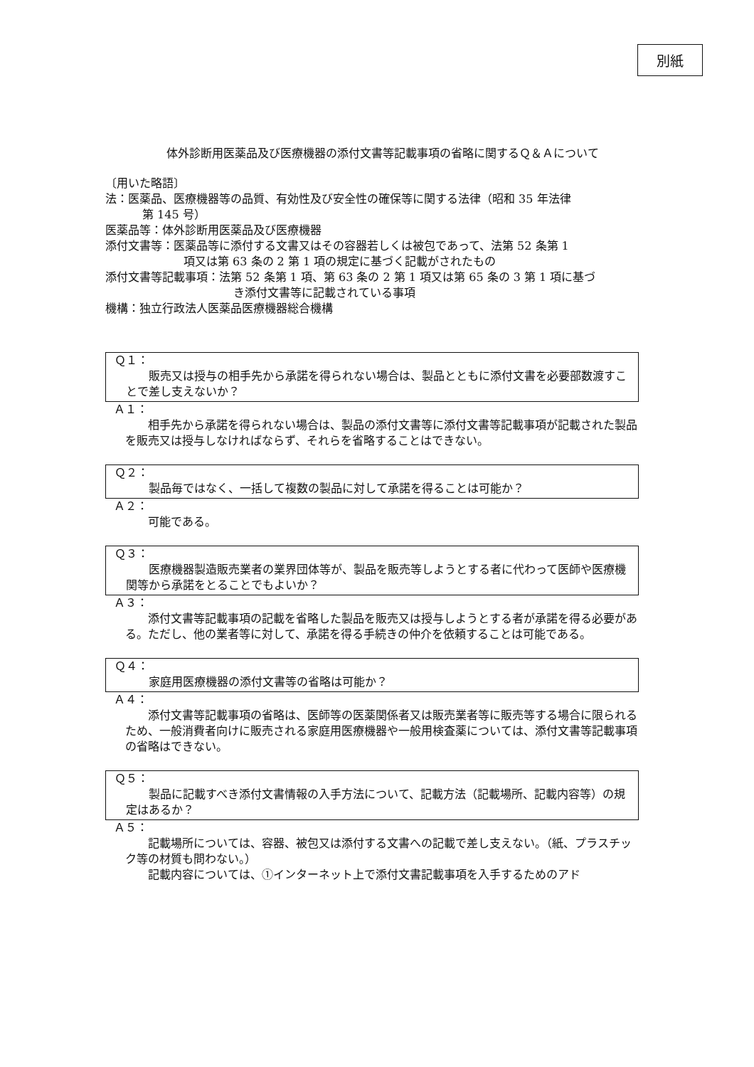別紙
体外診断用医薬品及び医療機器の添付文書等記載事項の省略に関するＱ＆Ａについて
〔用いた略語〕
法：医薬品、医療機器等の品質、有効性及び安全性の確保等に関する法律（昭和 35 年法律
第 145 号）
医薬品等：体外診断用医薬品及び医療機器
添付文書等：医薬品等に添付する文書又はその容器若しくは被包であって、法第 52 条第 1
項又は第 63 条の 2 第 1 項の規定に基づく記載がされたもの
添付文書等記載事項：法第 52 条第 1 項、第 63 条の 2 第 1 項又は第 65 条の 3 第 1 項に基づ
き添付文書等に記載されている事項
機構：独立行政法人医薬品医療機器総合機構
Ｑ１：
販売又は授与の相手先から承諾を得られない場合は、製品とともに添付文書を必要部数渡すことで差し支えないか？
Ａ１：
相手先から承諾を得られない場合は、製品の添付文書等に添付文書等記載事項が記載された製品を販売又は授与しなければならず、それらを省略することはできない。
Ｑ２：
製品毎ではなく、一括して複数の製品に対して承諾を得ることは可能か？
Ａ２：
可能である。
Ｑ３：
医療機器製造販売業者の業界団体等が、製品を販売等しようとする者に代わって医師や医療機関等から承諾をとることでもよいか？
Ａ３：
添付文書等記載事項の記載を省略した製品を販売又は授与しようとする者が承諾を得る必要がある。ただし、他の業者等に対して、承諾を得る手続きの仲介を依頼することは可能である。
Ｑ４：
家庭用医療機器の添付文書等の省略は可能か？
Ａ４：
添付文書等記載事項の省略は、医師等の医薬関係者又は販売業者等に販売等する場合に限られるため、一般消費者向けに販売される家庭用医療機器や一般用検査薬については、添付文書等記載事項の省略はできない。
Ｑ５：
製品に記載すべき添付文書情報の入手方法について、記載方法（記載場所、記載内容等）の規定はあるか？
Ａ５：
記載場所については、容器、被包又は添付する文書への記載で差し支えない。（紙、プラスチック等の材質も問わない。）
記載内容については、①インターネット上で添付文書記載事項を入手するためのアド